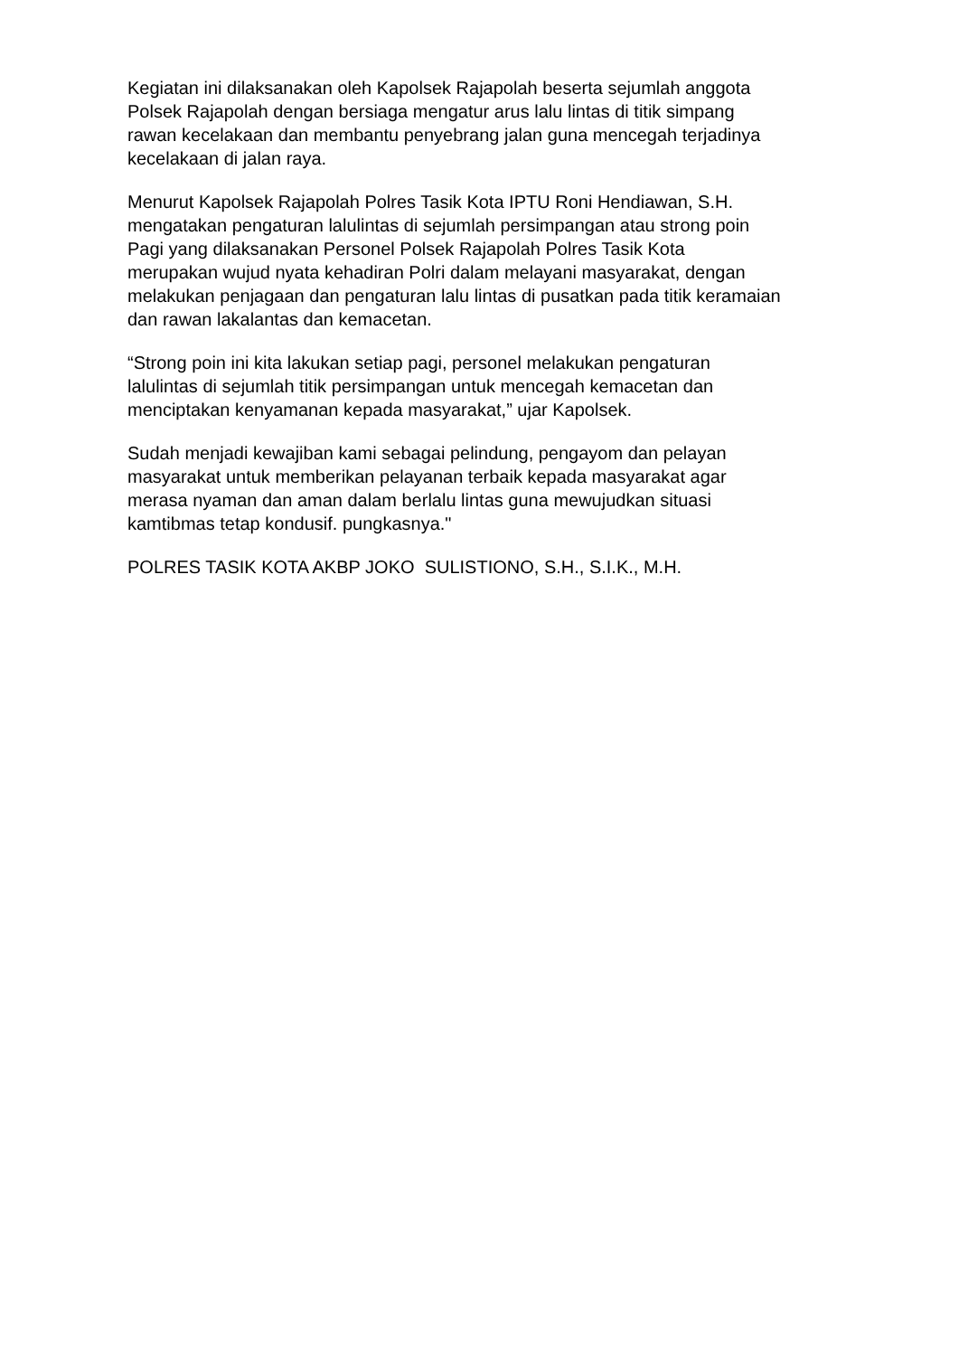Kegiatan ini dilaksanakan oleh Kapolsek Rajapolah beserta sejumlah anggota
Polsek Rajapolah dengan bersiaga mengatur arus lalu lintas di titik simpang
rawan kecelakaan dan membantu penyebrang jalan guna mencegah terjadinya
kecelakaan di jalan raya.
Menurut Kapolsek Rajapolah Polres Tasik Kota IPTU Roni Hendiawan, S.H.
mengatakan pengaturan lalulintas di sejumlah persimpangan atau strong poin
Pagi yang dilaksanakan Personel Polsek Rajapolah Polres Tasik Kota
merupakan wujud nyata kehadiran Polri dalam melayani masyarakat, dengan
melakukan penjagaan dan pengaturan lalu lintas di pusatkan pada titik keramaian
dan rawan lakalantas dan kemacetan.
“Strong poin ini kita lakukan setiap pagi, personel melakukan pengaturan
lalulintas di sejumlah titik persimpangan untuk mencegah kemacetan dan
menciptakan kenyamanan kepada masyarakat,” ujar Kapolsek.
Sudah menjadi kewajiban kami sebagai pelindung, pengayom dan pelayan
masyarakat untuk memberikan pelayanan terbaik kepada masyarakat agar
merasa nyaman dan aman dalam berlalu lintas guna mewujudkan situasi
kamtibmas tetap kondusif. pungkasnya."
POLRES TASIK KOTA AKBP JOKO SULISTIONO, S.H., S.I.K., M.H.